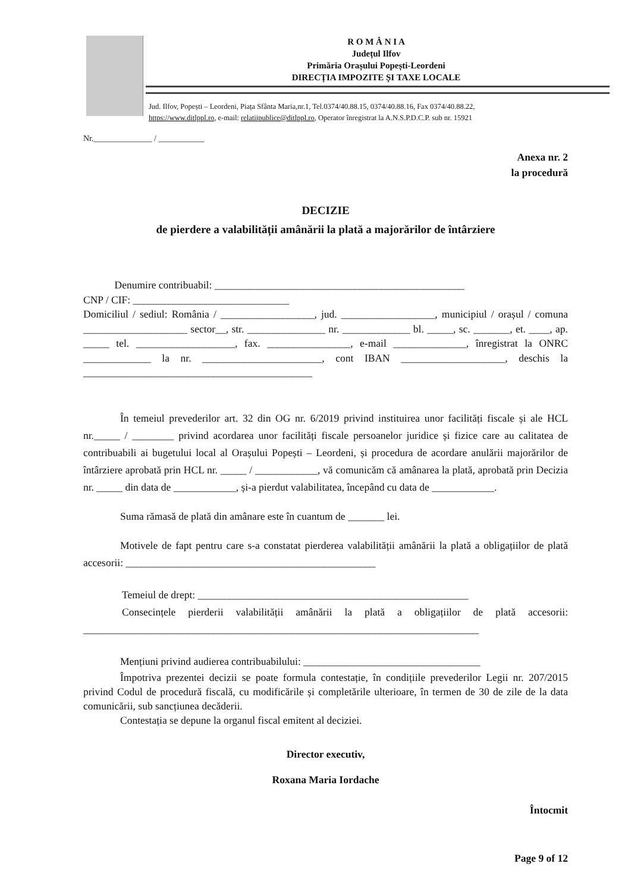R O M Â N I A
Județul Ilfov
Primăria Orașului Popești-Leordeni
DIRECȚIA IMPOZITE ȘI TAXE LOCALE
Jud. Ilfov, Popești – Leordeni, Piața Sfânta Maria,nr.1, Tel.0374/40.88.15, 0374/40.88.16, Fax 0374/40.88.22,
https://www.ditlppl.ro, e-mail: relatiipublice@ditlppl.ro, Operator înregistrat la A.N.S.P.D.C.P. sub nr. 15921
Nr.______________ / ___________
Anexa nr. 2
la procedură
DECIZIE
de pierdere a valabilității amânării la plată a majorărilor de întârziere
Denumire contribuabil: ________________________________________________
CNP / CIF: ______________________________
Domiciliul / sediul: România / __________________, jud. __________________, municipiul / orașul / comuna ____________________ sector__, str. _______________ nr. _____________ bl. _____, sc. _______, et. ____, ap. _____ tel. ___________________, fax. ________________, e-mail ______________, înregistrat la ONRC _____________ la nr. _______________________, cont IBAN ____________________, deschis la ____________________________________________
În temeiul prevederilor art. 32 din OG nr. 6/2019 privind instituirea unor facilități fiscale și ale HCL nr._____ / ________ privind acordarea unor facilități fiscale persoanelor juridice și fizice care au calitatea de contribuabili ai bugetului local al Orașului Popești – Leordeni, și procedura de acordare anulării majorărilor de întârziere aprobată prin HCL nr. _____ / ____________, vă comunicăm că amânarea la plată, aprobată prin Decizia nr. _____ din data de ____________, și-a pierdut valabilitatea, începând cu data de ____________.
Suma rămasă de plată din amânare este în cuantum de _______ lei.
Motivele de fapt pentru care s-a constatat pierderea valabilității amânării la plată a obligațiilor de plată accesorii: ________________________________________________
Temeiul de drept: ____________________________________________________
Consecințele pierderii valabilității amânării la plată a obligațiilor de plată accesorii: ____________________________________________________________________________
Mențiuni privind audierea contribuabilului: __________________________________
Împotriva prezentei decizii se poate formula contestație, în condițiile prevederilor Legii nr. 207/2015 privind Codul de procedură fiscală, cu modificările și completările ulterioare, în termen de 30 de zile de la data comunicării, sub sancțiunea decăderii.
Contestația se depune la organul fiscal emitent al deciziei.
Director executiv,
Roxana Maria Iordache
Întocmit
Page 9 of 12